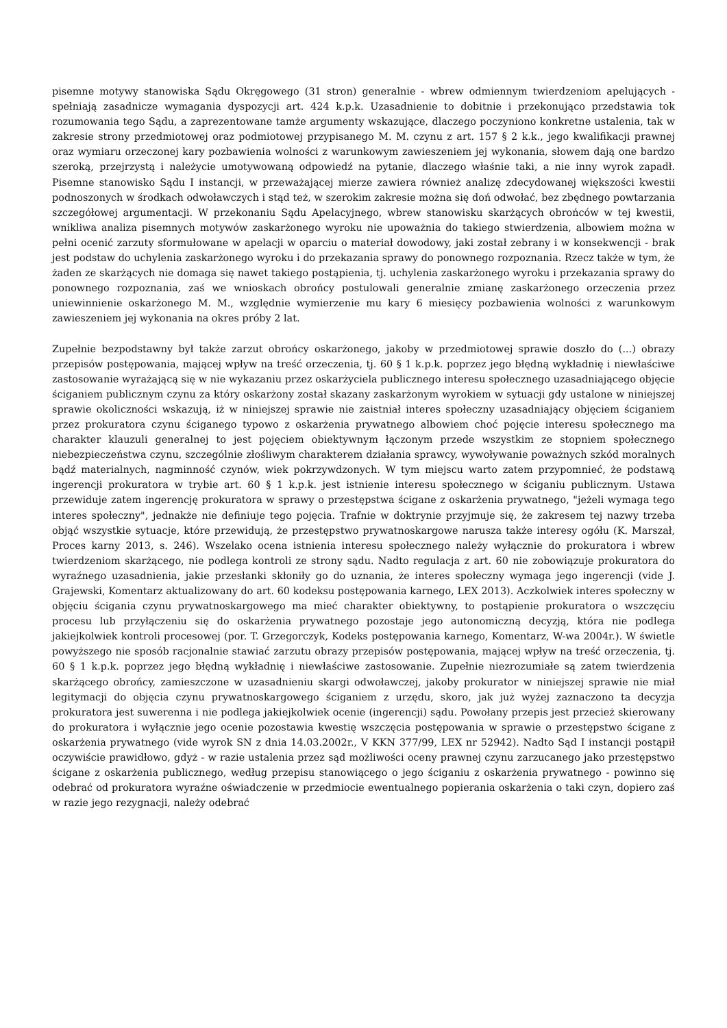pisemne motywy stanowiska Sądu Okręgowego (31 stron) generalnie - wbrew odmiennym twierdzeniom apelujących - spełniają zasadnicze wymagania dyspozycji art. 424 k.p.k. Uzasadnienie to dobitnie i przekonująco przedstawia tok rozumowania tego Sądu, a zaprezentowane tamże argumenty wskazujące, dlaczego poczyniono konkretne ustalenia, tak w zakresie strony przedmiotowej oraz podmiotowej przypisanego M. M. czynu z art. 157 § 2 k.k., jego kwalifikacji prawnej oraz wymiaru orzeczonej kary pozbawienia wolności z warunkowym zawieszeniem jej wykonania, słowem dają one bardzo szeroką, przejrzystą i należycie umotywowaną odpowiedź na pytanie, dlaczego właśnie taki, a nie inny wyrok zapadł. Pisemne stanowisko Sądu I instancji, w przeważającej mierze zawiera również analizę zdecydowanej większości kwestii podnoszonych w środkach odwoławczych i stąd też, w szerokim zakresie można się doń odwołać, bez zbędnego powtarzania szczegółowej argumentacji. W przekonaniu Sądu Apelacyjnego, wbrew stanowisku skarżących obrońców w tej kwestii, wnikliwa analiza pisemnych motywów zaskarżonego wyroku nie upoważnia do takiego stwierdzenia, albowiem można w pełni ocenić zarzuty sformułowane w apelacji w oparciu o materiał dowodowy, jaki został zebrany i w konsekwencji - brak jest podstaw do uchylenia zaskarżonego wyroku i do przekazania sprawy do ponownego rozpoznania. Rzecz także w tym, że żaden ze skarżących nie domaga się nawet takiego postąpienia, tj. uchylenia zaskarżonego wyroku i przekazania sprawy do ponownego rozpoznania, zaś we wnioskach obrońcy postulowali generalnie zmianę zaskarżonego orzeczenia przez uniewinnienie oskarżonego M. M., względnie wymierzenie mu kary 6 miesięcy pozbawienia wolności z warunkowym zawieszeniem jej wykonania na okres próby 2 lat.
Zupełnie bezpodstawny był także zarzut obrońcy oskarżonego, jakoby w przedmiotowej sprawie doszło do (...) obrazy przepisów postępowania, mającej wpływ na treść orzeczenia, tj. 60 § 1 k.p.k. poprzez jego błędną wykładnię i niewłaściwe zastosowanie wyrażającą się w nie wykazaniu przez oskarżyciela publicznego interesu społecznego uzasadniającego objęcie ściganiem publicznym czynu za który oskarżony został skazany zaskarżonym wyrokiem w sytuacji gdy ustalone w niniejszej sprawie okoliczności wskazują, iż w niniejszej sprawie nie zaistniał interes społeczny uzasadniający objęciem ściganiem przez prokuratora czynu ściganego typowo z oskarżenia prywatnego albowiem choć pojęcie interesu społecznego ma charakter klauzuli generalnej to jest pojęciem obiektywnym łączonym przede wszystkim ze stopniem społecznego niebezpieczeństwa czynu, szczególnie złośliwym charakterem działania sprawcy, wywoływanie poważnych szkód moralnych bądź materialnych, nagminność czynów, wiek pokrzywdzonych. W tym miejscu warto zatem przypomnieć, że podstawą ingerencji prokuratora w trybie art. 60 § 1 k.p.k. jest istnienie interesu społecznego w ściganiu publicznym. Ustawa przewiduje zatem ingerencję prokuratora w sprawy o przestępstwa ścigane z oskarżenia prywatnego, "jeżeli wymaga tego interes społeczny", jednakże nie definiuje tego pojęcia. Trafnie w doktrynie przyjmuje się, że zakresem tej nazwy trzeba objąć wszystkie sytuacje, które przewidują, że przestępstwo prywatnoskargowe narusza także interesy ogółu (K. Marszał, Proces karny 2013, s. 246). Wszelako ocena istnienia interesu społecznego należy wyłącznie do prokuratora i wbrew twierdzeniom skarżącego, nie podlega kontroli ze strony sądu. Nadto regulacja z art. 60 nie zobowiązuje prokuratora do wyraźnego uzasadnienia, jakie przesłanki skłoniły go do uznania, że interes społeczny wymaga jego ingerencji (vide J. Grajewski, Komentarz aktualizowany do art. 60 kodeksu postępowania karnego, LEX 2013). Aczkolwiek interes społeczny w objęciu ścigania czynu prywatnoskargowego ma mieć charakter obiektywny, to postąpienie prokuratora o wszczęciu procesu lub przyłączeniu się do oskarżenia prywatnego pozostaje jego autonomiczną decyzją, która nie podlega jakiejkolwiek kontroli procesowej (por. T. Grzegorczyk, Kodeks postępowania karnego, Komentarz, W-wa 2004r.). W świetle powyższego nie sposób racjonalnie stawiać zarzutu obrazy przepisów postępowania, mającej wpływ na treść orzeczenia, tj. 60 § 1 k.p.k. poprzez jego błędną wykładnię i niewłaściwe zastosowanie. Zupełnie niezrozumiałe są zatem twierdzenia skarżącego obrońcy, zamieszczone w uzasadnieniu skargi odwoławczej, jakoby prokurator w niniejszej sprawie nie miał legitymacji do objęcia czynu prywatnoskargowego ściganiem z urzędu, skoro, jak już wyżej zaznaczono ta decyzja prokuratora jest suwerenna i nie podlega jakiejkolwiek ocenie (ingerencji) sądu. Powołany przepis jest przecież skierowany do prokuratora i wyłącznie jego ocenie pozostawia kwestię wszczęcia postępowania w sprawie o przestępstwo ścigane z oskarżenia prywatnego (vide wyrok SN z dnia 14.03.2002r., V KKN 377/99, LEX nr 52942). Nadto Sąd I instancji postąpił oczywiście prawidłowo, gdyż - w razie ustalenia przez sąd możliwości oceny prawnej czynu zarzucanego jako przestępstwo ścigane z oskarżenia publicznego, według przepisu stanowiącego o jego ściganiu z oskarżenia prywatnego - powinno się odebrać od prokuratora wyraźne oświadczenie w przedmiocie ewentualnego popierania oskarżenia o taki czyn, dopiero zaś w razie jego rezygnacji, należy odebrać